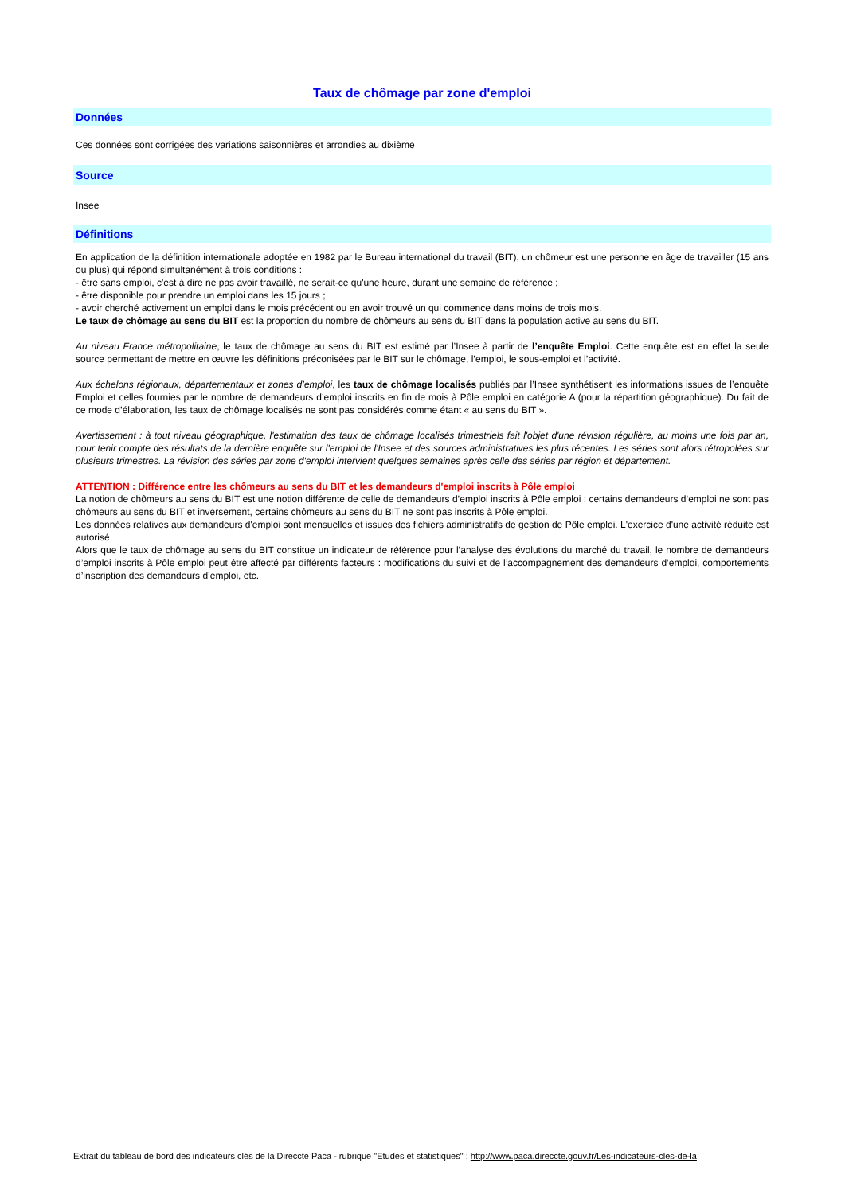Taux de chômage par zone d'emploi
Données
Ces données sont corrigées des variations saisonnières et arrondies au dixième
Source
Insee
Définitions
En application de la définition internationale adoptée en 1982 par le Bureau international du travail (BIT), un chômeur est une personne en âge de travailler (15 ans ou plus) qui répond simultanément à trois conditions :
- être sans emploi, c'est à dire ne pas avoir travaillé, ne serait-ce qu'une heure, durant une semaine de référence ;
- être disponible pour prendre un emploi dans les 15 jours ;
- avoir cherché activement un emploi dans le mois précédent ou en avoir trouvé un qui commence dans moins de trois mois.
Le taux de chômage au sens du BIT est la proportion du nombre de chômeurs au sens du BIT dans la population active au sens du BIT.
Au niveau France métropolitaine, le taux de chômage au sens du BIT est estimé par l’Insee à partir de l’enquête Emploi. Cette enquête est en effet la seule source permettant de mettre en œuvre les définitions préconisées par le BIT sur le chômage, l’emploi, le sous-emploi et l’activité.
Aux échelons régionaux, départementaux et zones d’emploi, les taux de chômage localisés publiés par l’Insee synthétisent les informations issues de l’enquête Emploi et celles fournies par le nombre de demandeurs d’emploi inscrits en fin de mois à Pôle emploi en catégorie A (pour la répartition géographique). Du fait de ce mode d’élaboration, les taux de chômage localisés ne sont pas considérés comme étant « au sens du BIT ».
Avertissement : à tout niveau géographique, l'estimation des taux de chômage localisés trimestriels fait l'objet d'une révision régulière, au moins une fois par an, pour tenir compte des résultats de la dernière enquête sur l'emploi de l'Insee et des sources administratives les plus récentes. Les séries sont alors rétropolées sur plusieurs trimestres. La révision des séries par zone d'emploi intervient quelques semaines après celle des séries par région et département.
ATTENTION : Différence entre les chômeurs au sens du BIT et les demandeurs d'emploi inscrits à Pôle emploi
La notion de chômeurs au sens du BIT est une notion différente de celle de demandeurs d’emploi inscrits à Pôle emploi : certains demandeurs d’emploi ne sont pas chômeurs au sens du BIT et inversement, certains chômeurs au sens du BIT ne sont pas inscrits à Pôle emploi.
Les données relatives aux demandeurs d'emploi sont mensuelles et issues des fichiers administratifs de gestion de Pôle emploi. L'exercice d'une activité réduite est autorisé.
Alors que le taux de chômage au sens du BIT constitue un indicateur de référence pour l’analyse des évolutions du marché du travail, le nombre de demandeurs d’emploi inscrits à Pôle emploi peut être affecté par différents facteurs : modifications du suivi et de l’accompagnement des demandeurs d’emploi, comportements d’inscription des demandeurs d’emploi, etc.
Extrait du tableau de bord des indicateurs clés de la Direccte Paca - rubrique "Etudes et statistiques" : http://www.paca.direccte.gouv.fr/Les-indicateurs-cles-de-la